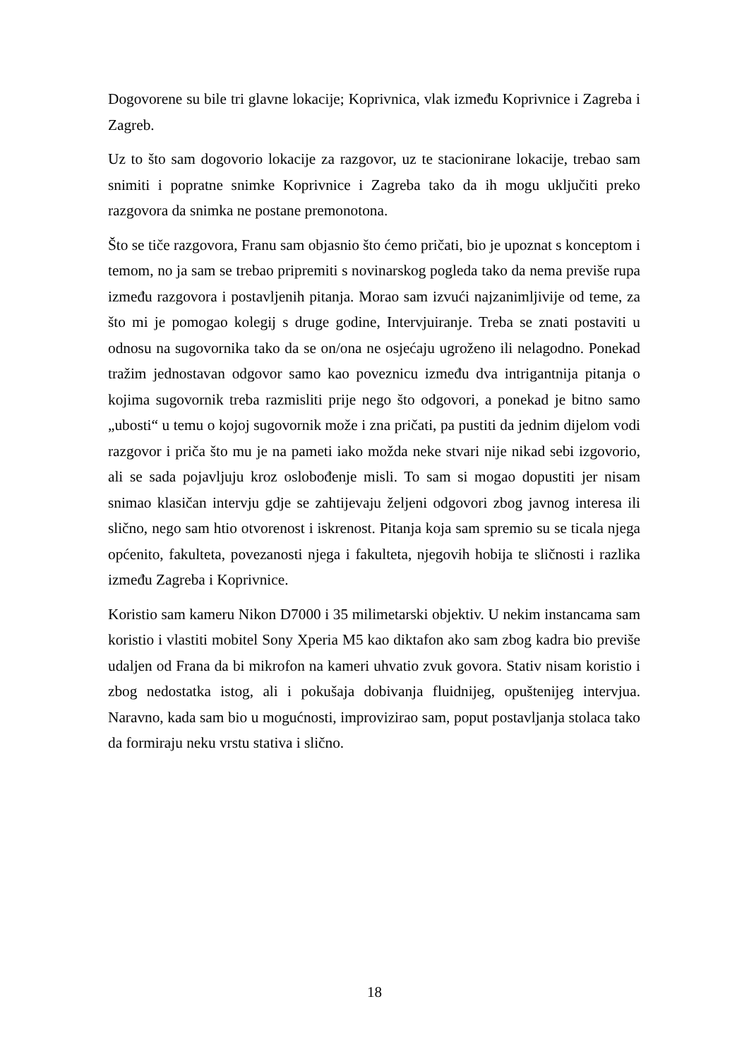Dogovorene su bile tri glavne lokacije; Koprivnica, vlak između Koprivnice i Zagreba i Zagreb.
Uz to što sam dogovorio lokacije za razgovor, uz te stacionirane lokacije, trebao sam snimiti i popratne snimke Koprivnice i Zagreba tako da ih mogu uključiti preko razgovora da snimka ne postane premonotona.
Što se tiče razgovora, Franu sam objasnio što ćemo pričati, bio je upoznat s konceptom i temom, no ja sam se trebao pripremiti s novinarskog pogleda tako da nema previše rupa između razgovora i postavljenih pitanja. Morao sam izvući najzanimljivije od teme, za što mi je pomogao kolegij s druge godine, Intervjuiranje. Treba se znati postaviti u odnosu na sugovornika tako da se on/ona ne osjećaju ugroženo ili nelagodno. Ponekad tražim jednostavan odgovor samo kao poveznicu između dva intrigantnija pitanja o kojima sugovornik treba razmisliti prije nego što odgovori, a ponekad je bitno samo „ubosti“ u temu o kojoj sugovornik može i zna pričati, pa pustiti da jednim dijelom vodi razgovor i priča što mu je na pameti iako možda neke stvari nije nikad sebi izgovorio, ali se sada pojavljuju kroz oslobođenje misli. To sam si mogao dopustiti jer nisam snimao klasičan intervju gdje se zahtijevaju željeni odgovori zbog javnog interesa ili slično, nego sam htio otvorenost i iskrenost. Pitanja koja sam spremio su se ticala njega općenito, fakulteta, povezanosti njega i fakulteta, njegovih hobija te sličnosti i razlika između Zagreba i Koprivnice.
Koristio sam kameru Nikon D7000 i 35 milimetarski objektiv. U nekim instancama sam koristio i vlastiti mobitel Sony Xperia M5 kao diktafon ako sam zbog kadra bio previše udaljen od Frana da bi mikrofon na kameri uhvatio zvuk govora. Stativ nisam koristio i zbog nedostatka istog, ali i pokušaja dobivanja fluidnijeg, opuštenijeg intervjua. Naravno, kada sam bio u mogućnosti, improvizirao sam, poput postavljanja stolaca tako da formiraju neku vrstu stativa i slično.
18